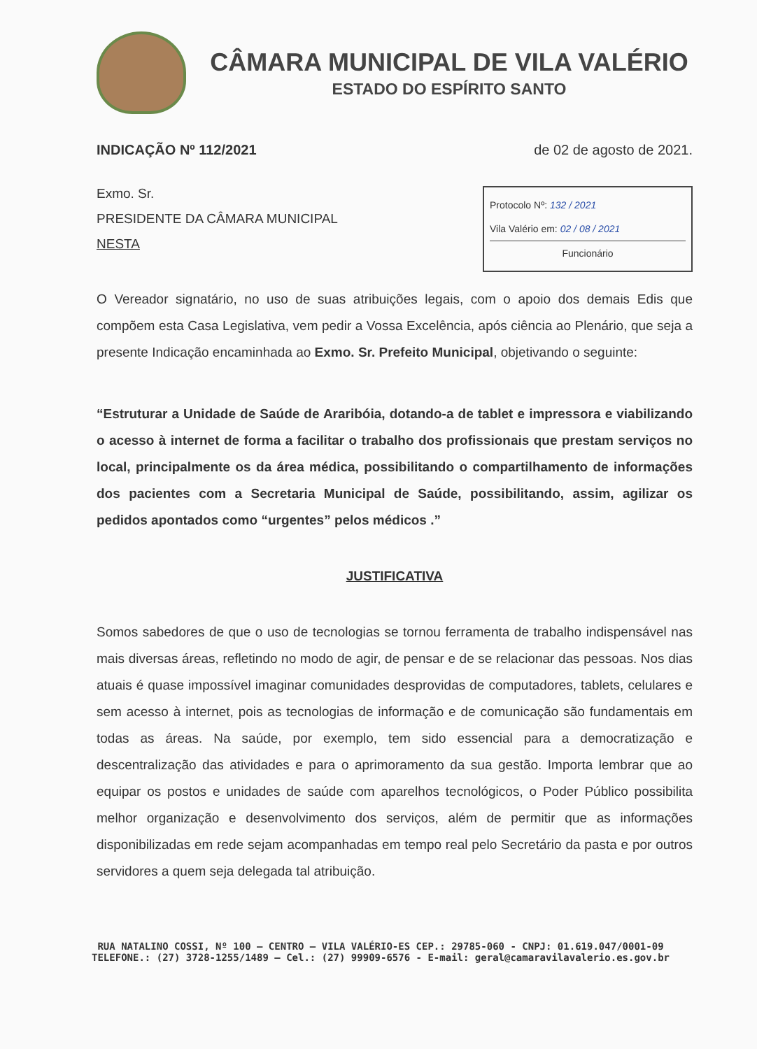CÂMARA MUNICIPAL DE VILA VALÉRIO
ESTADO DO ESPÍRITO SANTO
INDICAÇÃO Nº 112/2021 de 02 de agosto de 2021.
Exmo. Sr.
PRESIDENTE DA CÂMARA MUNICIPAL
NESTA
Protocolo Nº: 132 / 2021
Vila Valério em: 02 / 08 / 2021
Funcionário
O Vereador signatário, no uso de suas atribuições legais, com o apoio dos demais Edis que compõem esta Casa Legislativa, vem pedir a Vossa Excelência, após ciência ao Plenário, que seja a presente Indicação encaminhada ao Exmo. Sr. Prefeito Municipal, objetivando o seguinte:
“Estruturar a Unidade de Saúde de Araribóia, dotando-a de tablet e impressora e viabilizando o acesso à internet de forma a facilitar o trabalho dos profissionais que prestam serviços no local, principalmente os da área médica, possibilitando o compartilhamento de informações dos pacientes com a Secretaria Municipal de Saúde, possibilitando, assim, agilizar os pedidos apontados como “urgentes” pelos médicos .”
JUSTIFICATIVA
Somos sabedores de que o uso de tecnologias se tornou ferramenta de trabalho indispensável nas mais diversas áreas, refletindo no modo de agir, de pensar e de se relacionar das pessoas. Nos dias atuais é quase impossível imaginar comunidades desprovidas de computadores, tablets, celulares e sem acesso à internet, pois as tecnologias de informação e de comunicação são fundamentais em todas as áreas. Na saúde, por exemplo, tem sido essencial para a democratização e descentralização das atividades e para o aprimoramento da sua gestão. Importa lembrar que ao equipar os postos e unidades de saúde com aparelhos tecnológicos, o Poder Público possibilita melhor organização e desenvolvimento dos serviços, além de permitir que as informações disponibilizadas em rede sejam acompanhadas em tempo real pelo Secretário da pasta e por outros servidores a quem seja delegada tal atribuição.
RUA NATALINO COSSI, Nº 100 – CENTRO – VILA VALÉRIO-ES CEP.: 29785-060 - CNPJ: 01.619.047/0001-09
TELEFONE.: (27) 3728-1255/1489 – Cel.: (27) 99909-6576 - E-mail: geral@camaravilavalerio.es.gov.br